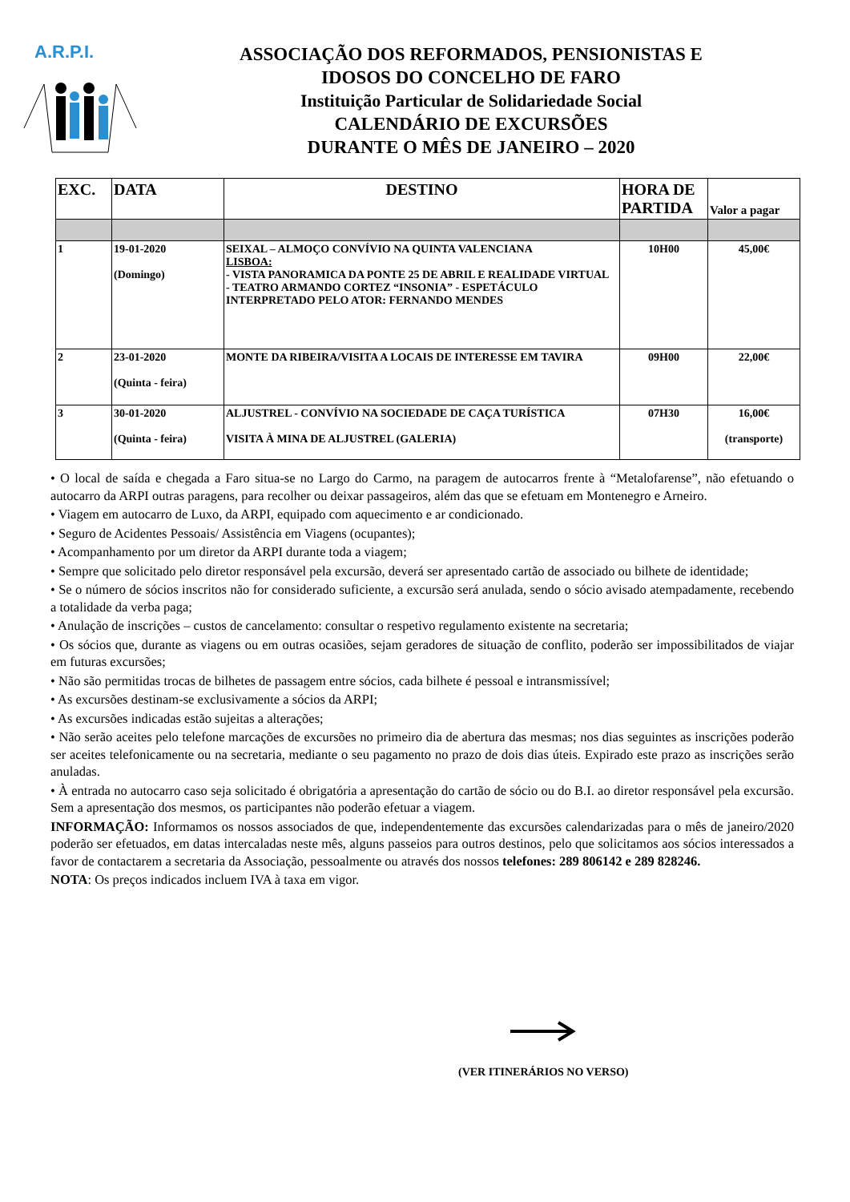A.R.P.I.
ASSOCIAÇÃO DOS REFORMADOS, PENSIONISTAS E
IDOSOS DO CONCELHO DE FARO
Instituição Particular de Solidariedade Social
CALENDÁRIO DE EXCURSÕES
DURANTE O MÊS DE JANEIRO – 2020
| EXC. | DATA | DESTINO | HORA DE PARTIDA | Valor a pagar |
| --- | --- | --- | --- | --- |
| 1 | 19-01-2020 (Domingo) | SEIXAL – ALMOÇO CONVÍVIO NA QUINTA VALENCIANA LISBOA: - VISTA PANORAMICA DA PONTE 25 DE ABRIL E REALIDADE VIRTUAL - TEATRO ARMANDO CORTEZ “INSONIA” - ESPETÁCULO INTERPRETADO PELO ATOR: FERNANDO MENDES | 10H00 | 45,00€ |
| 2 | 23-01-2020 (Quinta - feira) | MONTE DA RIBEIRA/VISITA A LOCAIS DE INTERESSE EM TAVIRA | 09H00 | 22,00€ |
| 3 | 30-01-2020 (Quinta - feira) | ALJUSTREL - CONVÍVIO NA SOCIEDADE DE CAÇA TURÍSTICA VISITA À MINA DE ALJUSTREL (GALERIA) | 07H30 | 16,00€ (transporte) |
• O local de saída e chegada a Faro situa-se no Largo do Carmo, na paragem de autocarros frente à “Metalofarense”, não efetuando o autocarro da ARPI outras paragens, para recolher ou deixar passageiros, além das que se efetuam em Montenegro e Arneiro.
• Viagem em autocarro de Luxo, da ARPI, equipado com aquecimento e ar condicionado.
• Seguro de Acidentes Pessoais/ Assistência em Viagens (ocupantes);
• Acompanhamento por um diretor da ARPI durante toda a viagem;
• Sempre que solicitado pelo diretor responsável pela excursão, deverá ser apresentado cartão de associado ou bilhete de identidade;
• Se o número de sócios inscritos não for considerado suficiente, a excursão será anulada, sendo o sócio avisado atempadamente, recebendo a totalidade da verba paga;
• Anulação de inscrições – custos de cancelamento: consultar o respetivo regulamento existente na secretaria;
• Os sócios que, durante as viagens ou em outras ocasiões, sejam geradores de situação de conflito, poderão ser impossibilitados de viajar em futuras excursões;
• Não são permitidas trocas de bilhetes de passagem entre sócios, cada bilhete é pessoal e intransmissível;
• As excursões destinam-se exclusivamente a sócios da ARPI;
• As excursões indicadas estão sujeitas a alterações;
• Não serão aceites pelo telefone marcações de excursões no primeiro dia de abertura das mesmas; nos dias seguintes as inscrições poderão ser aceites telefonicamente ou na secretaria, mediante o seu pagamento no prazo de dois dias úteis. Expirado este prazo as inscrições serão anuladas.
• À entrada no autocarro caso seja solicitado é obrigatória a apresentação do cartão de sócio ou do B.I. ao diretor responsável pela excursão. Sem a apresentação dos mesmos, os participantes não poderão efetuar a viagem.
INFORMAÇÃO: Informamos os nossos associados de que, independentemente das excursões calendarizadas para o mês de janeiro/2020 poderão ser efetuados, em datas intercaladas neste mês, alguns passeios para outros destinos, pelo que solicitamos aos sócios interessados a favor de contactarem a secretaria da Associação, pessoalmente ou através dos nossos telefones: 289 806142 e 289 828246.
NOTA: Os preços indicados incluem IVA à taxa em vigor.
(VER ITINERÁRIOS NO VERSO)